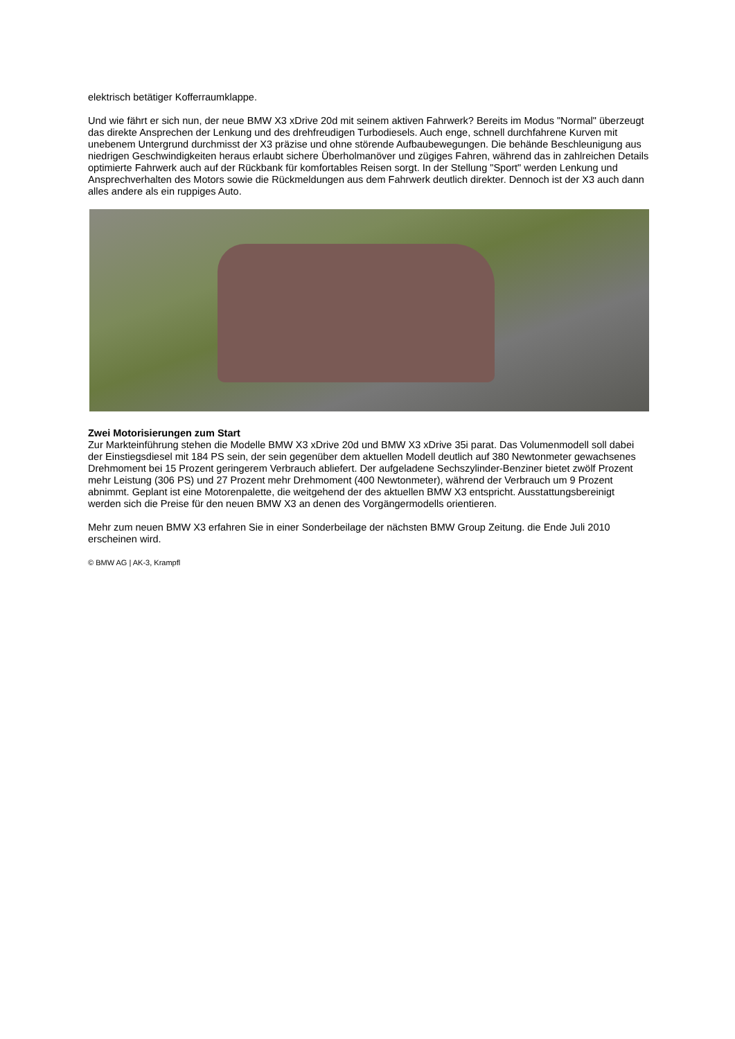elektrisch betätiger Kofferraumklappe.
Und wie fährt er sich nun, der neue BMW X3 xDrive 20d mit seinem aktiven Fahrwerk? Bereits im Modus "Normal" überzeugt das direkte Ansprechen der Lenkung und des drehfreudigen Turbodiesels. Auch enge, schnell durchfahrene Kurven mit unebenem Untergrund durchmisst der X3 präzise und ohne störende Aufbaubewegungen. Die behände Beschleunigung aus niedrigen Geschwindigkeiten heraus erlaubt sichere Überholmanöver und zügiges Fahren, während das in zahlreichen Details optimierte Fahrwerk auch auf der Rückbank für komfortables Reisen sorgt. In der Stellung "Sport" werden Lenkung und Ansprechverhalten des Motors sowie die Rückmeldungen aus dem Fahrwerk deutlich direkter. Dennoch ist der X3 auch dann alles andere als ein ruppiges Auto.
Zwei Motorisierungen zum Start
Zur Markteinführung stehen die Modelle BMW X3 xDrive 20d und BMW X3 xDrive 35i parat. Das Volumenmodell soll dabei der Einstiegsdiesel mit 184 PS sein, der sein gegenüber dem aktuellen Modell deutlich auf 380 Newtonmeter gewachsenes Drehmoment bei 15 Prozent geringerem Verbrauch abliefert. Der aufgeladene Sechszylinder-Benziner bietet zwölf Prozent mehr Leistung (306 PS) und 27 Prozent mehr Drehmoment (400 Newtonmeter), während der Verbrauch um 9 Prozent abnimmt. Geplant ist eine Motorenpalette, die weitgehend der des aktuellen BMW X3 entspricht. Ausstattungsbereinigt werden sich die Preise für den neuen BMW X3 an denen des Vorgängermodells orientieren.
Mehr zum neuen BMW X3 erfahren Sie in einer Sonderbeilage der nächsten BMW Group Zeitung. die Ende Juli 2010 erscheinen wird.
© BMW AG | AK-3, Krampfl